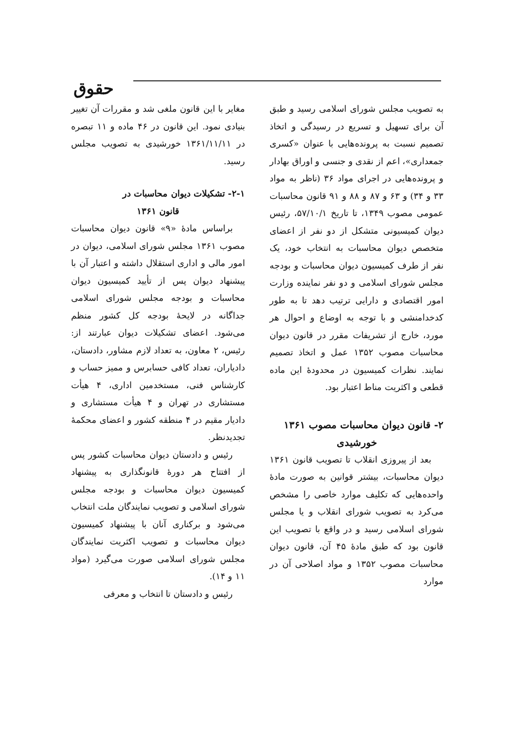حقوق
به تصویب مجلس شورای اسلامی رسید و طبق آن برای تسهیل و تسریع در رسیدگی و اتخاذ تصمیم نسبت به پرونده‌هایی با عنوان «کسری جمعداری»، اعم از نقدی و جنسی و اوراق بهادار و پرونده‌هایی در اجرای مواد ۳۶ (ناظر به مواد ۳۳ و ۳۴) و ۶۳ و ۸۷ و ۸۸ و ۹۱ قانون محاسبات عمومی مصوب ۱۳۴۹، تا تاریخ ۵۷/۱۰/۱، رئیس دیوان کمیسیونی متشکل از دو نفر از اعضای متخصص دیوان محاسبات به انتخاب خود، یک نفر از طرف کمیسیون دیوان محاسبات و بودجه مجلس شورای اسلامی و دو نفر نماینده وزارت امور اقتصادی و دارایی ترتیب دهد تا به طور کدخدامنشی و با توجه به اوضاع و احوال هر مورد، خارج از تشریفات مقرر در قانون دیوان محاسبات مصوب ۱۳۵۲ عمل و اتخاذ تصمیم نمایند. نظرات کمیسیون در محدودهٔ این ماده قطعی و اکثریت مناط اعتبار بود.
۲- قانون دیوان محاسبات مصوب ۱۳۶۱
خورشیدی
بعد از پیروزی انقلاب تا تصویب قانون ۱۳۶۱ دیوان محاسبات، بیشتر قوانین به صورت مادهٔ واحده‌هایی که تکلیف موارد خاصی را مشخص می‌کرد به تصویب شورای انقلاب و یا مجلس شورای اسلامی رسید و در واقع با تصویب این قانون بود که طبق مادهٔ ۴۵ آن، قانون دیوان محاسبات مصوب ۱۳۵۲ و مواد اصلاحی آن در موارد
مغایر با این قانون ملغی شد و مقررات آن تغییر بنیادی نمود. این قانون در ۴۶ ماده و ۱۱ تبصره در ۱۳۶۱/۱۱/۱۱ خورشیدی به تصویب مجلس رسید.
۲-۱- تشکیلات دیوان محاسبات در
قانون ۱۳۶۱
براساس مادهٔ «۹» قانون دیوان محاسبات مصوب ۱۳۶۱ مجلس شورای اسلامی، دیوان در امور مالی و اداری استقلال داشته و اعتبار آن با پیشنهاد دیوان پس از تأیید کمیسیون دیوان محاسبات و بودجه مجلس شورای اسلامی جداگانه در لایحهٔ بودجه کل کشور منظم می‌شود. اعضای تشکیلات دیوان عبارتند از: رئیس، ۲ معاون، به تعداد لازم مشاور، دادستان، دادیاران، تعداد کافی حسابرس و ممیز حساب و کارشناس فنی، مستخدمین اداری، ۴ هیأت مستشاری در تهران و ۴ هیأت مستشاری و دادیار مقیم در ۴ منطقه کشور و اعضای محکمهٔ تجدیدنظر.
رئیس و دادستان دیوان محاسبات کشور پس از افتتاح هر دورهٔ قانونگذاری به پیشنهاد کمیسیون دیوان محاسبات و بودجه مجلس شورای اسلامی و تصویب نمایندگان ملت انتخاب می‌شود و برکناری آنان با پیشنهاد کمیسیون دیوان محاسبات و تصویب اکثریت نمایندگان مجلس شورای اسلامی صورت می‌گیرد (مواد ۱۱ و ۱۴).
رئیس و دادستان تا انتخاب و معرفی